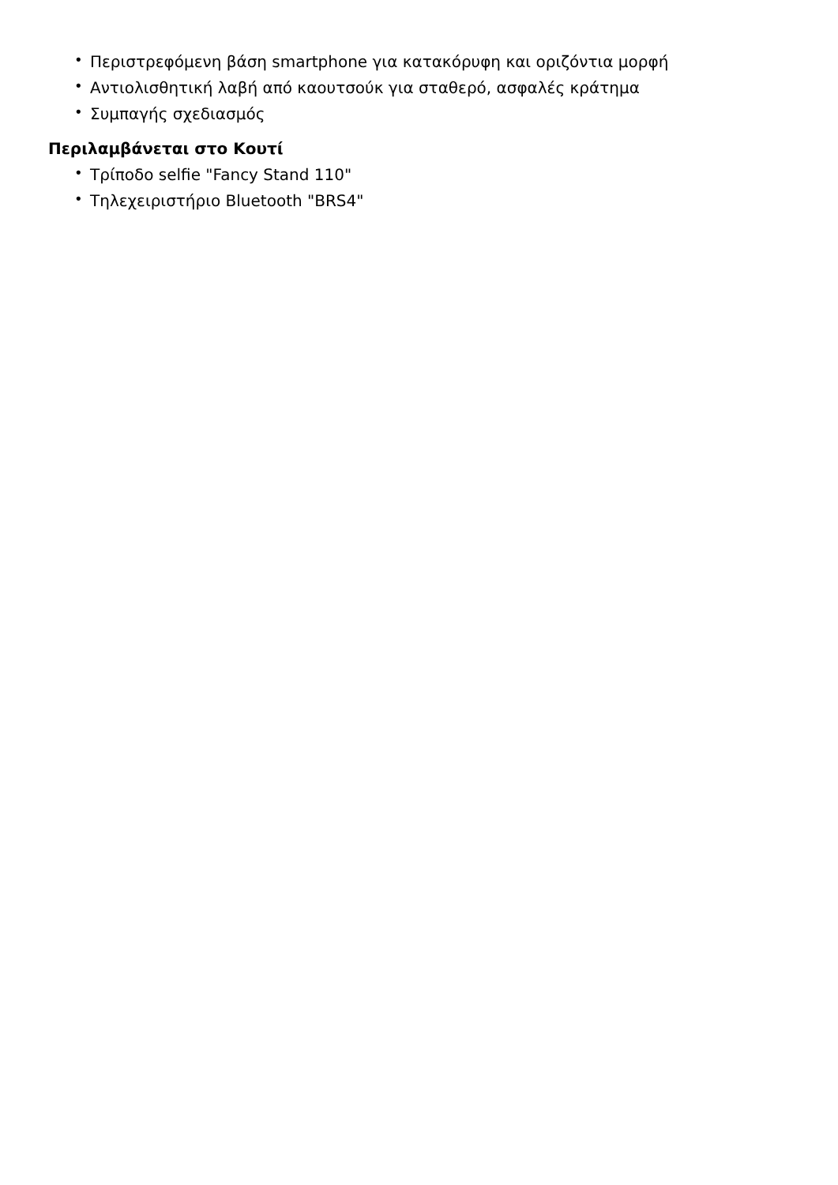• Περιστρεφόμενη βάση smartphone για κατακόρυφη και οριζόντια μορφή
• Αντιολισθητική λαβή από καουτσούκ για σταθερό, ασφαλές κράτημα
• Συμπαγής σχεδιασμός
Περιλαμβάνεται στο Κουτί
• Τρίποδο selfie "Fancy Stand 110"
• Τηλεχειριστήριο Bluetooth "BRS4"